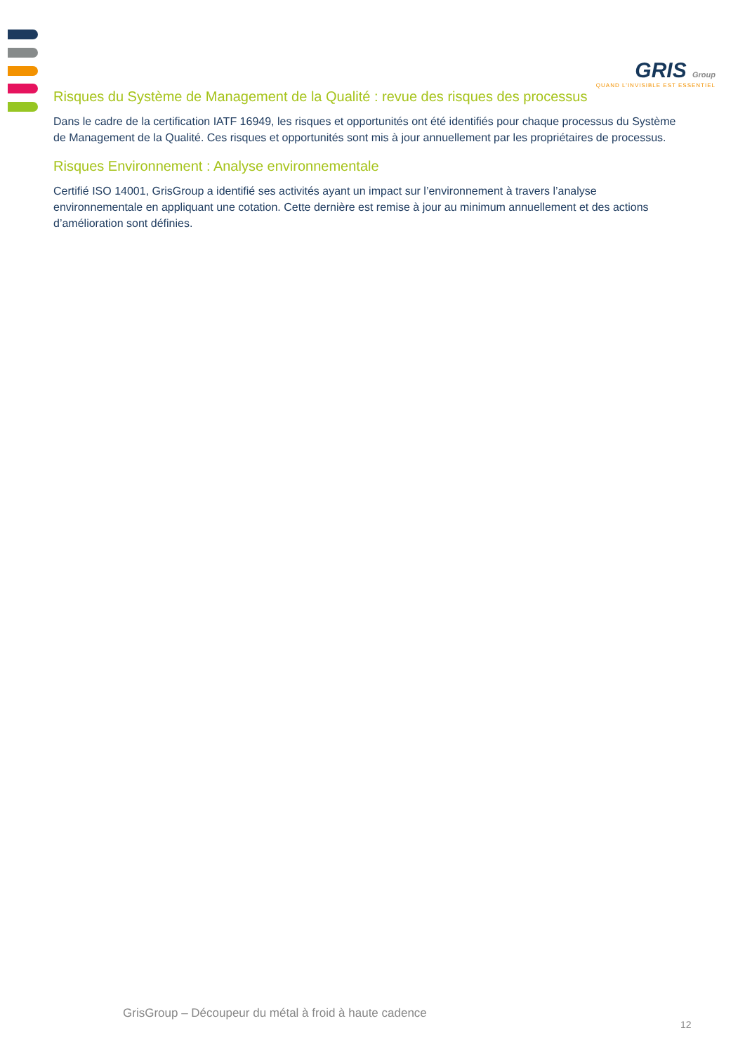GRIS Group
QUAND L'INVISIBLE EST ESSENTIEL
Risques du Système de Management de la Qualité : revue des risques des processus
Dans le cadre de la certification IATF 16949, les risques et opportunités ont été identifiés pour chaque processus du Système de Management de la Qualité. Ces risques et opportunités sont mis à jour annuellement par les propriétaires de processus.
Risques Environnement : Analyse environnementale
Certifié ISO 14001, GrisGroup a identifié ses activités ayant un impact sur l’environnement à travers l’analyse environnementale en appliquant une cotation. Cette dernière est remise à jour au minimum annuellement et des actions d’amélioration sont définies.
GrisGroup – Découpeur du métal à froid à haute cadence
12